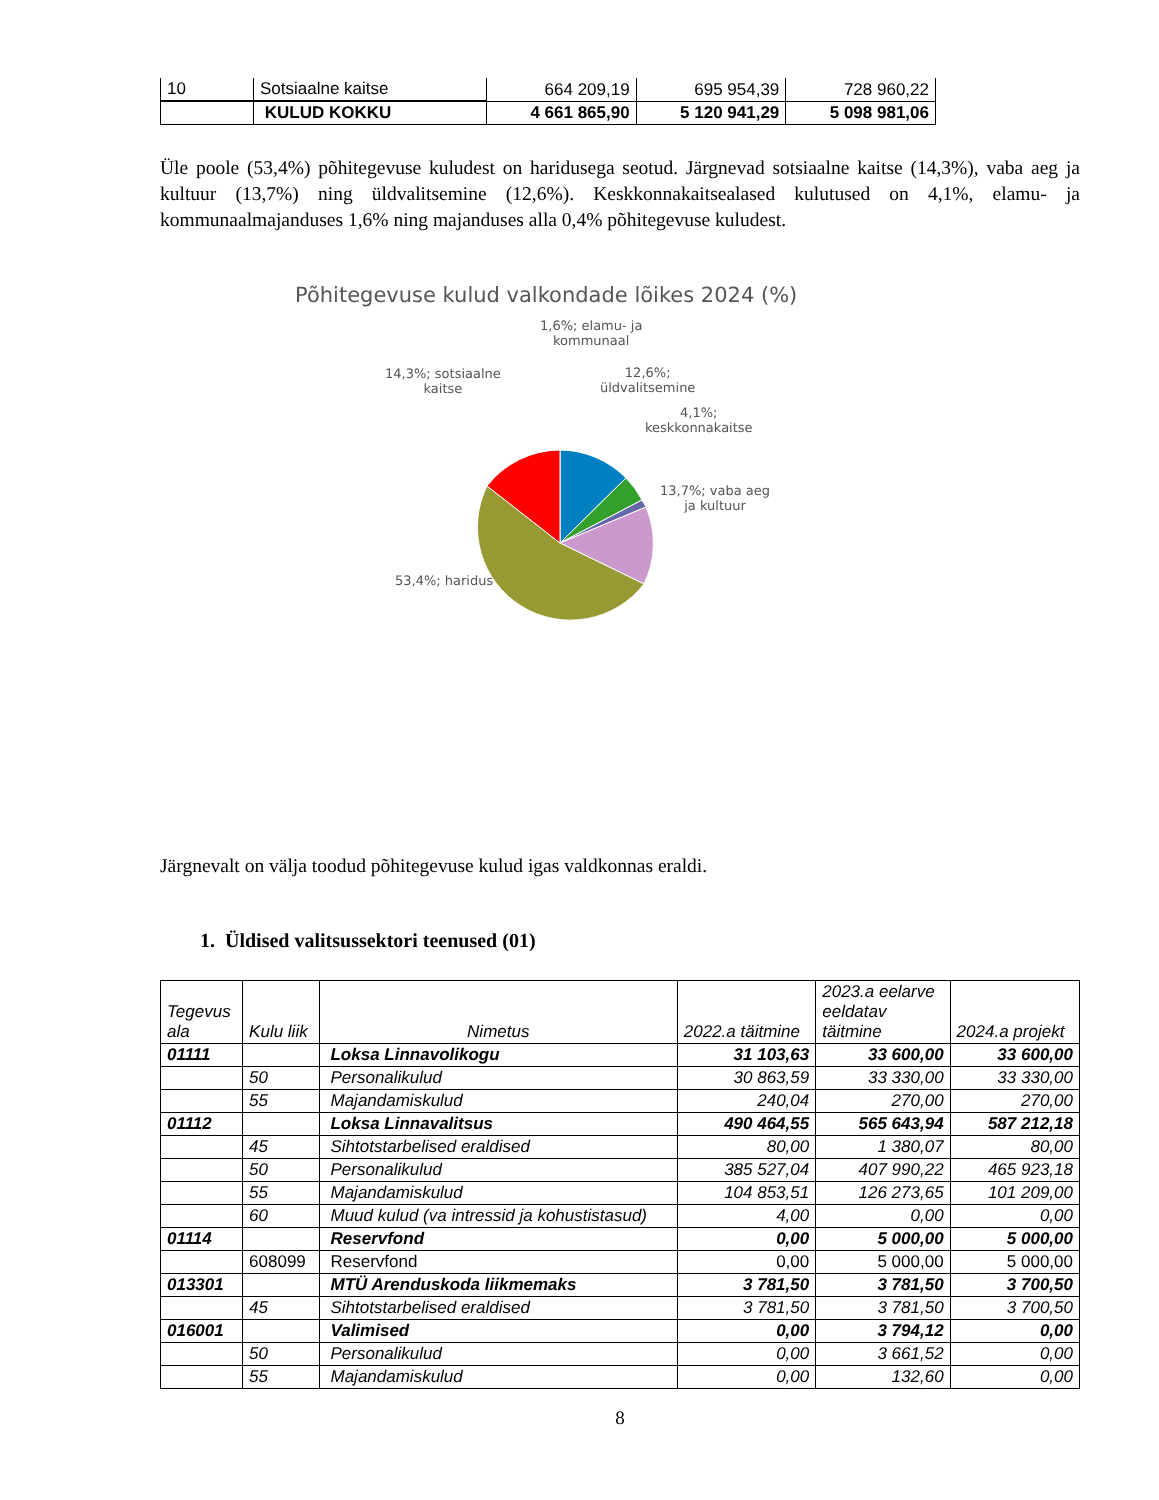| 10 | Sotsiaalne kaitse | 664 209,19 | 695 954,39 | 728 960,22 |
| | KULUD KOKKU | 4 661 865,90 | 5 120 941,29 | 5 098 981,06 |
Üle poole (53,4%) põhitegevuse kuludest on haridusega seotud. Järgnevad sotsiaalne kaitse (14,3%), vaba aeg ja kultuur (13,7%) ning üldvalitsemine (12,6%). Keskkonnakaitsealased kulutused on 4,1%, elamu- ja kommunaalmajanduses 1,6% ning majanduses alla 0,4% põhitegevuse kuludest.
Põhitegevuse kulud valkondade lõikes 2024 (%)
1,6%; elamu- ja
kommunaal
14,3%; sotsiaalne
kaitse
12,6%;
üldvalitsemine
4,1%;
keskkonnakaitse
13,7%; vaba aeg
ja kultuur
53,4%; haridus
Järgnevalt on välja toodud põhitegevuse kulud igas valdkonnas eraldi.
1. Üldised valitsussektori teenused (01)
| Tegevus ala | Kulu liik | Nimetus | 2022.a täitmine | 2023.a eelarve eeldatav täitmine | 2024.a projekt |
| --- | --- | --- | --- | --- | --- |
| 01111 | | Loksa Linnavolikogu | 31 103,63 | 33 600,00 | 33 600,00 |
| | 50 | Personalikulud | 30 863,59 | 33 330,00 | 33 330,00 |
| | 55 | Majandamiskulud | 240,04 | 270,00 | 270,00 |
| 01112 | | Loksa Linnavalitsus | 490 464,55 | 565 643,94 | 587 212,18 |
| | 45 | Sihtotstarbelised eraldised | 80,00 | 1 380,07 | 80,00 |
| | 50 | Personalikulud | 385 527,04 | 407 990,22 | 465 923,18 |
| | 55 | Majandamiskulud | 104 853,51 | 126 273,65 | 101 209,00 |
| | 60 | Muud kulud (va intressid ja kohustistasud) | 4,00 | 0,00 | 0,00 |
| 01114 | | Reservfond | 0,00 | 5 000,00 | 5 000,00 |
| | 608099 | Reservfond | 0,00 | 5 000,00 | 5 000,00 |
| 013301 | | MTÜ Arenduskoda liikmemaks | 3 781,50 | 3 781,50 | 3 700,50 |
| | 45 | Sihtotstarbelised eraldised | 3 781,50 | 3 781,50 | 3 700,50 |
| 016001 | | Valimised | 0,00 | 3 794,12 | 0,00 |
| | 50 | Personalikulud | 0,00 | 3 661,52 | 0,00 |
| | 55 | Majandamiskulud | 0,00 | 132,60 | 0,00 |
8